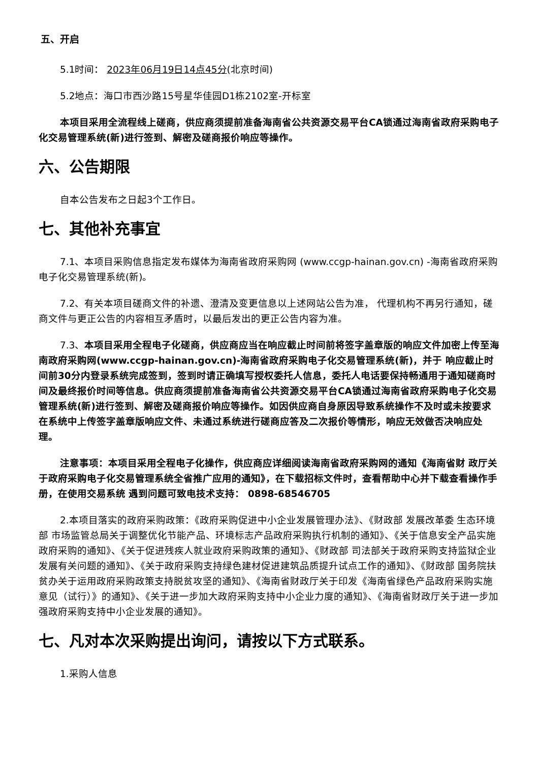五、开启
5.1时间： 2023年06月19日14点45分(北京时间)
5.2地点：海口市西沙路15号星华佳园D1栋2102室-开标室
本项目采用全流程线上磋商，供应商须提前准备海南省公共资源交易平台CA锁通过海南省政府采购电子化交易管理系统(新)进行签到、解密及磋商报价响应等操作。
六、公告期限
自本公告发布之日起3个工作日。
七、其他补充事宜
7.1、本项目采购信息指定发布媒体为海南省政府采购网 (www.ccgp-hainan.gov.cn) -海南省政府采购电子化交易管理系统(新)。
7.2、有关本项目磋商文件的补遗、澄清及变更信息以上述网站公告为准， 代理机构不再另行通知，磋商文件与更正公告的内容相互矛盾时，以最后发出的更正公告内容为准。
7.3、本项目采用全程电子化磋商，供应商应当在响应截止时间前将签字盖章版的响应文件加密上传至海南政府采购网(www.ccgp-hainan.gov.cn)-海南省政府采购电子化交易管理系统(新)，并于 响应截止时间前30分内登录系统完成签到，签到时请正确填写授权委托人信息，委托人电话要保持畅通用于通知磋商时间及最终报价时间等信息。供应商须提前准备海南省公共资源交易平台CA锁通过海南省政府采购电子化交易管理系统(新)进行签到、解密及磋商报价响应等操作。如因供应商自身原因导致系统操作不及时或未按要求在系统中上传签字盖章版响应文件、未通过系统进行磋商应答及二次报价等情形，响应无效做否决响应处理。
注意事项：本项目采用全程电子化操作，供应商应详细阅读海南省政府采购网的通知《海南省财 政厅关于政府采购电子化交易管理系统全省推广应用的通知》，在下载招标文件时，查看帮助中心并下载查看操作手册，在使用交易系统 遇到问题可致电技术支持： 0898-68546705
2.本项目落实的政府采购政策：《政府采购促进中小企业发展管理办法》、《财政部 发展改革委 生态环境部 市场监管总局关于调整优化节能产品、环境标志产品政府采购执行机制的通知》、《关于信息安全产品实施政府采购的通知》、《关于促进残疾人就业政府采购政策的通知》、《财政部 司法部关于政府采购支持监狱企业发展有关问题的通知》、《关于政府采购支持绿色建材促进建筑品质提升试点工作的通知》、《财政部 国务院扶贫办关于运用政府采购政策支持脱贫攻坚的通知》、《海南省财政厅关于印发《海南省绿色产品政府采购实施意见（试行）》的通知》、《关于进一步加大政府采购支持中小企业力度的通知》、《海南省财政厅关于进一步加强政府采购支持中小企业发展的通知》。
七、凡对本次采购提出询问，请按以下方式联系。
1.采购人信息